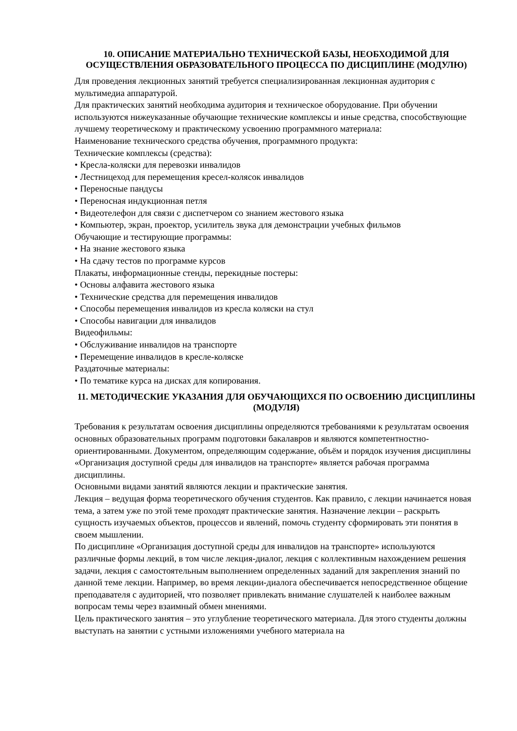10. ОПИСАНИЕ МАТЕРИАЛЬНО ТЕХНИЧЕСКОЙ БАЗЫ, НЕОБХОДИМОЙ ДЛЯ ОСУЩЕСТВЛЕНИЯ ОБРАЗОВАТЕЛЬНОГО ПРОЦЕССА ПО ДИСЦИПЛИНЕ (МОДУЛЮ)
Для проведения лекционных занятий требуется специализированная лекционная аудитория с мультимедиа аппаратурой.
Для практических занятий необходима аудитория и техническое оборудование. При обучении используются нижеуказанные обучающие технические комплексы и иные средства, способствующие лучшему теоретическому и практическому усвоению программного материала:
Наименование технического средства обучения, программного продукта:
Технические комплексы (средства):
• Кресла-коляски для перевозки инвалидов
• Лестницеход для перемещения кресел-колясок инвалидов
• Переносные пандусы
• Переносная индукционная петля
• Видеотелефон для связи с диспетчером со знанием жестового языка
• Компьютер, экран, проектор, усилитель звука для демонстрации учебных фильмов
Обучающие и тестирующие программы:
• На знание жестового языка
• На сдачу тестов по программе курсов
Плакаты, информационные стенды, перекидные постеры:
• Основы алфавита жестового языка
• Технические средства для перемещения инвалидов
• Способы перемещения инвалидов из кресла коляски на стул
• Способы навигации для инвалидов
Видеофильмы:
• Обслуживание инвалидов на транспорте
• Перемещение инвалидов в кресле-коляске
Раздаточные материалы:
• По тематике курса на дисках для копирования.
11. МЕТОДИЧЕСКИЕ УКАЗАНИЯ ДЛЯ ОБУЧАЮЩИХСЯ ПО ОСВОЕНИЮ ДИСЦИПЛИНЫ (МОДУЛЯ)
Требования к результатам освоения дисциплины определяются требованиями к результатам освоения основных образовательных программ подготовки бакалавров и являются компетентностно-ориентированными. Документом, определяющим содержание, объём и порядок изучения дисциплины «Организация доступной среды для инвалидов на транспорте» является рабочая программа дисциплины.
Основными видами занятий являются лекции и практические занятия.
Лекция – ведущая форма теоретического обучения студентов. Как правило, с лекции начинается новая тема, а затем уже по этой теме проходят практические занятия. Назначение лекции – раскрыть сущность изучаемых объектов, процессов и явлений, помочь студенту сформировать эти понятия в своем мышлении.
По дисциплине «Организация доступной среды для инвалидов на транспорте» используются различные формы лекций, в том числе лекция-диалог, лекция с коллективным нахождением решения задачи, лекция с самостоятельным выполнением определенных заданий для закрепления знаний по данной теме лекции. Например, во время лекции-диалога обеспечивается непосредственное общение преподавателя с аудиторией, что позволяет привлекать внимание слушателей к наиболее важным вопросам темы через взаимный обмен мнениями.
Цель практического занятия – это углубление теоретического материала. Для этого студенты должны выступать на занятии с устными изложениями учебного материала на